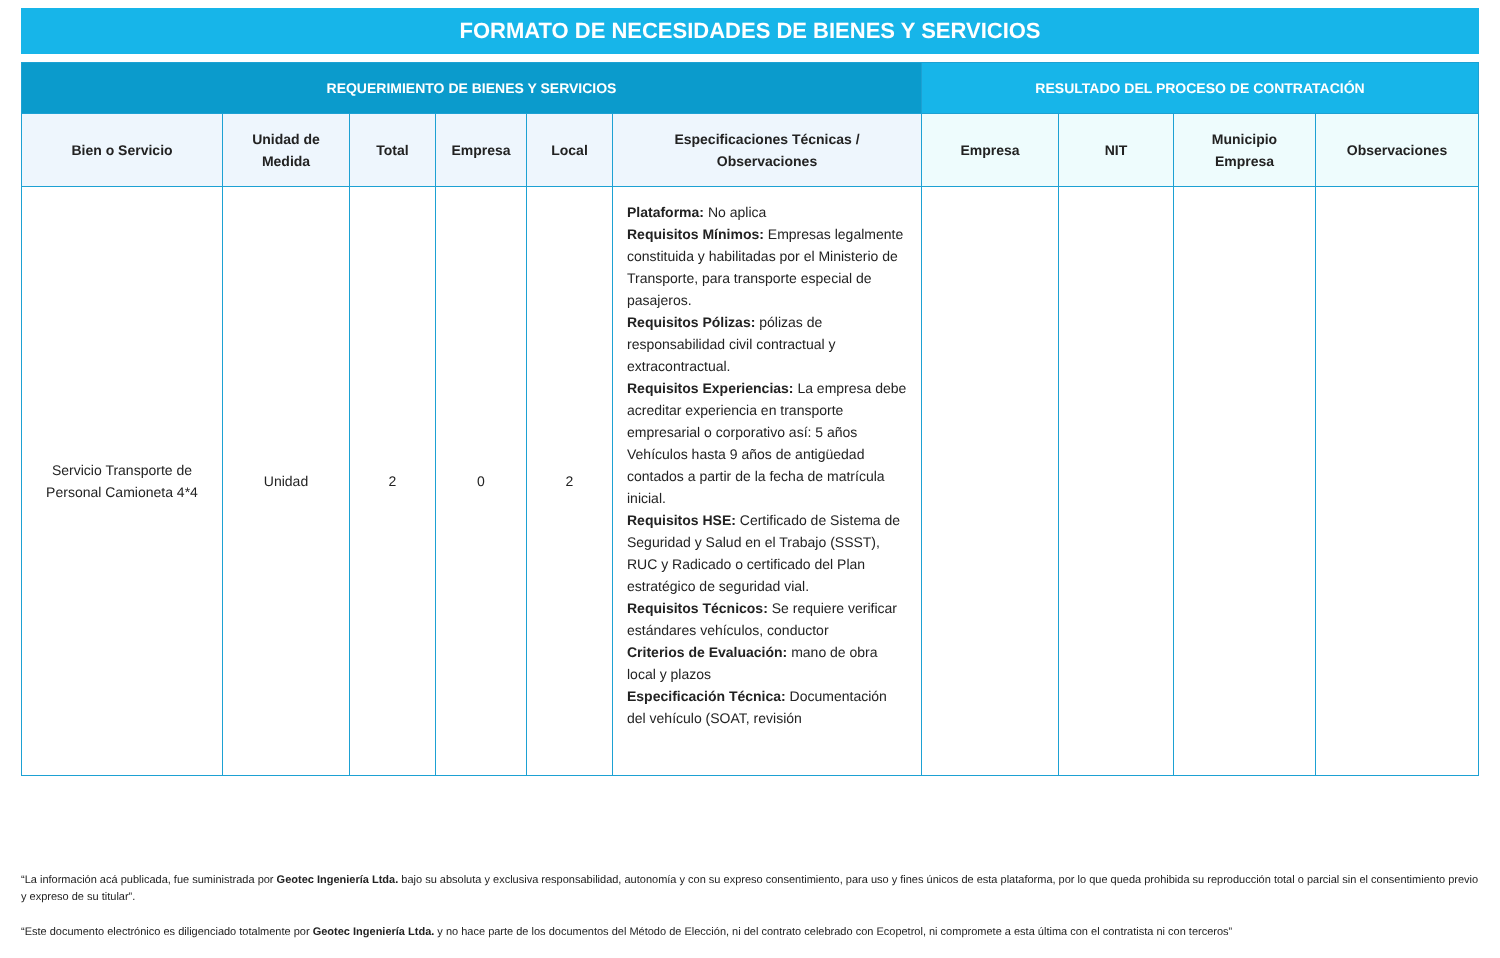FORMATO DE NECESIDADES DE BIENES Y SERVICIOS
| REQUERIMIENTO DE BIENES Y SERVICIOS | | | | | | RESULTADO DEL PROCESO DE CONTRATACIÓN | | | |
| --- | --- | --- | --- | --- | --- | --- | --- | --- | --- |
| Bien o Servicio | Unidad de Medida | Total | Empresa | Local | Especificaciones Técnicas / Observaciones | Empresa | NIT | Municipio Empresa | Observaciones |
| Servicio Transporte de Personal Camioneta 4*4 | Unidad | 2 | 0 | 2 | Plataforma: No aplica Requisitos Mínimos: Empresas legalmente constituida y habilitadas por el Ministerio de Transporte, para transporte especial de pasajeros. Requisitos Pólizas: pólizas de responsabilidad civil contractual y extracontractual. Requisitos Experiencias: La empresa debe acreditar experiencia en transporte empresarial o corporativo así: 5 años Vehículos hasta 9 años de antigüedad contados a partir de la fecha de matrícula inicial. Requisitos HSE: Certificado de Sistema de Seguridad y Salud en el Trabajo (SSST), RUC y Radicado o certificado del Plan estratégico de seguridad vial. Requisitos Técnicos: Se requiere verificar estándares vehículos, conductor Criterios de Evaluación: mano de obra local y plazos Especificación Técnica: Documentación del vehículo (SOAT, revisión | | | | |
“La información acá publicada, fue suministrada por Geotec Ingeniería Ltda. bajo su absoluta y exclusiva responsabilidad, autonomía y con su expreso consentimiento, para uso y fines únicos de esta plataforma, por lo que queda prohibida su reproducción total o parcial sin el consentimiento previo y expreso de su titular”.
“Este documento electrónico es diligenciado totalmente por Geotec Ingeniería Ltda. y no hace parte de los documentos del Método de Elección, ni del contrato celebrado con Ecopetrol, ni compromete a esta última con el contratista ni con terceros”